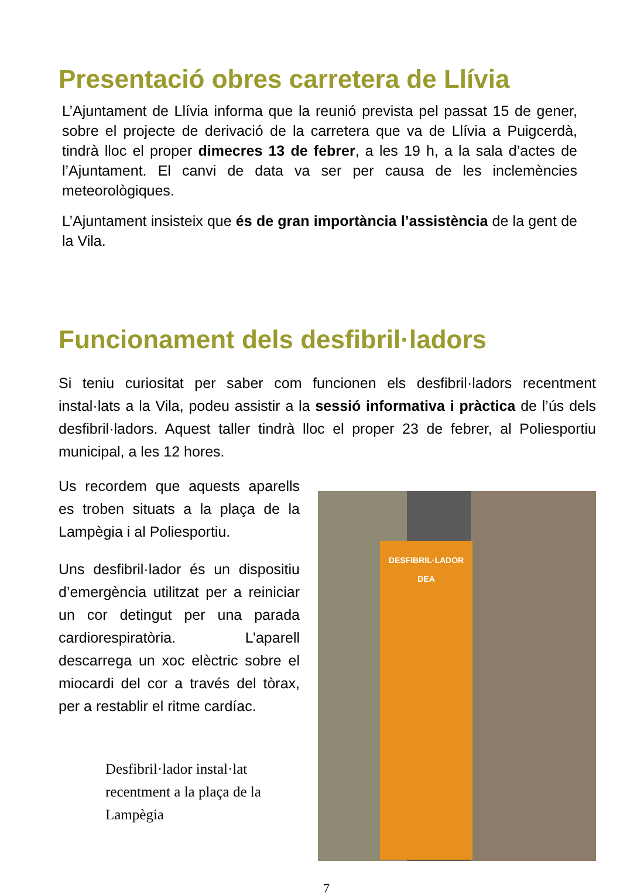Presentació obres carretera de Llívia
L’Ajuntament de Llívia informa que la reunió prevista pel passat 15 de gener, sobre el projecte de derivació de la carretera que va de Llívia a Puigcerdà, tindrà lloc el proper dimecres 13 de febrer, a les 19 h, a la sala d’actes de l’Ajuntament. El canvi de data va ser per causa de les inclemències meteorològiques.
L’Ajuntament insisteix que és de gran importància l’assistència de la gent de la Vila.
Funcionament dels desfibril·ladors
Si teniu curiositat per saber com funcionen els desfibril·ladors recentment instal·lats a la Vila, podeu assistir a la sessió informativa i pràctica de l’ús dels desfibril·ladors. Aquest taller tindrà lloc el proper 23 de febrer, al Poliesportiu municipal, a les 12 hores.
Us recordem que aquests aparells es troben situats a la plaça de la Lampègia i al Poliesportiu.
Uns desfibril·lador és un dispositiu d’emergència utilitzat per a reiniciar un cor detingut per una parada cardiorespiratòria. L’aparell descarrega un xoc elèctric sobre el miocardi del cor a través del tòrax, per a restablir el ritme cardíac.
Desfibril·lador instal·lat recentment a la plaça de la Lampègia
DESFIBRIL·LADOR
DEA
7